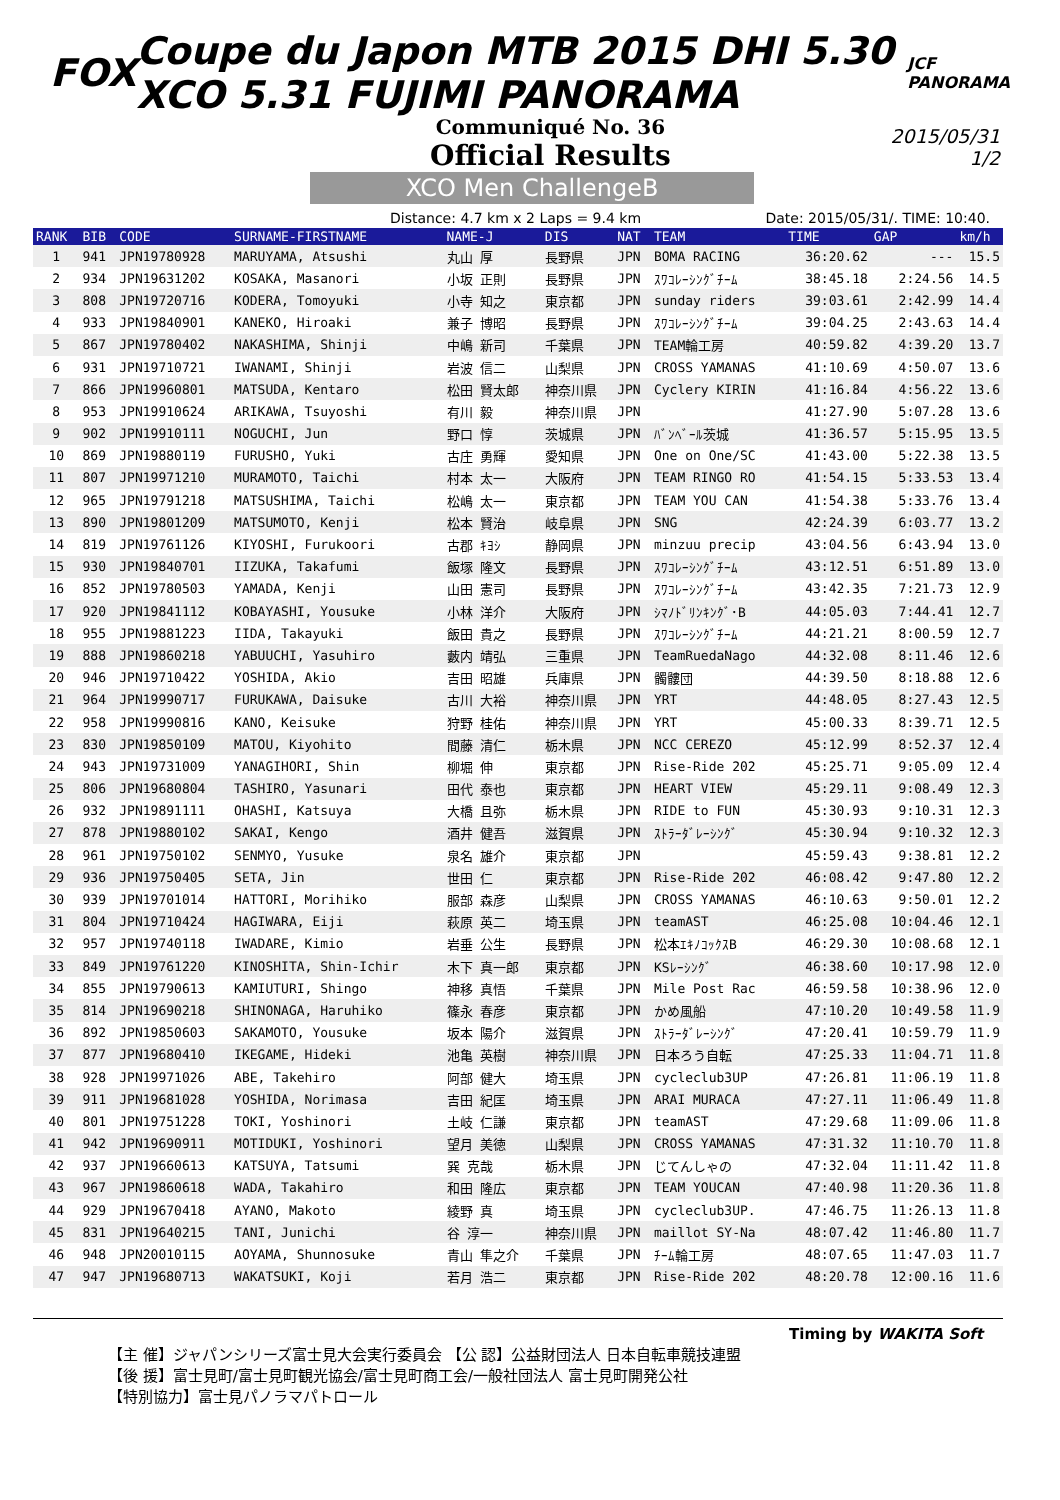FOX Coupe du Japon MTB 2015 DHI 5.30 XCO 5.31 FUJIMI PANORAMA JCF PANORAMA
Communiqué No. 36
Official Results
2015/05/31
1/2
XCO Men ChallengeB
Distance: 4.7 km x 2 Laps = 9.4 km Date: 2015/05/31/. TIME: 10:40.
| RANK | BIB | CODE | SURNAME-FIRSTNAME | NAME-J | DIS | NAT | TEAM | TIME | GAP | km/h |
| --- | --- | --- | --- | --- | --- | --- | --- | --- | --- | --- |
| 1 | 941 | JPN19780928 | MARUYAMA, Atsushi | 丸山 厚 | 長野県 | JPN | BOMA RACING | 36:20.62 | --- | 15.5 |
| 2 | 934 | JPN19631202 | KOSAKA, Masanori | 小坂 正則 | 長野県 | JPN | ｽﾜｺﾚｰｼﾝｸﾞﾁｰﾑ | 38:45.18 | 2:24.56 | 14.5 |
| 3 | 808 | JPN19720716 | KODERA, Tomoyuki | 小寺 知之 | 東京都 | JPN | sunday riders | 39:03.61 | 2:42.99 | 14.4 |
| 4 | 933 | JPN19840901 | KANEKO, Hiroaki | 兼子 博昭 | 長野県 | JPN | ｽﾜｺﾚｰｼﾝｸﾞﾁｰﾑ | 39:04.25 | 2:43.63 | 14.4 |
| 5 | 867 | JPN19780402 | NAKASHIMA, Shinji | 中嶋 新司 | 千葉県 | JPN | TEAM輪工房 | 40:59.82 | 4:39.20 | 13.7 |
| 6 | 931 | JPN19710721 | IWANAMI, Shinji | 岩波 信二 | 山梨県 | JPN | CROSS YAMANAS | 41:10.69 | 4:50.07 | 13.6 |
| 7 | 866 | JPN19960801 | MATSUDA, Kentaro | 松田 賢太郎 | 神奈川県 | JPN | Cyclery KIRIN | 41:16.84 | 4:56.22 | 13.6 |
| 8 | 953 | JPN19910624 | ARIKAWA, Tsuyoshi | 有川 毅 | 神奈川県 | JPN | | 41:27.90 | 5:07.28 | 13.6 |
| 9 | 902 | JPN19910111 | NOGUCHI, Jun | 野口 惇 | 茨城県 | JPN | ﾊﾞﾝﾍﾞｰﾙ茨城 | 41:36.57 | 5:15.95 | 13.5 |
| 10 | 869 | JPN19880119 | FURUSHO, Yuki | 古庄 勇輝 | 愛知県 | JPN | One on One/SC | 41:43.00 | 5:22.38 | 13.5 |
| 11 | 807 | JPN19971210 | MURAMOTO, Taichi | 村本 太一 | 大阪府 | JPN | TEAM RINGO RO | 41:54.15 | 5:33.53 | 13.4 |
| 12 | 965 | JPN19791218 | MATSUSHIMA, Taichi | 松嶋 太一 | 東京都 | JPN | TEAM YOU CAN | 41:54.38 | 5:33.76 | 13.4 |
| 13 | 890 | JPN19801209 | MATSUMOTO, Kenji | 松本 賢治 | 岐阜県 | JPN | SNG | 42:24.39 | 6:03.77 | 13.2 |
| 14 | 819 | JPN19761126 | KIYOSHI, Furukoori | 古郡 ｷﾖｼ | 静岡県 | JPN | minzuu precip | 43:04.56 | 6:43.94 | 13.0 |
| 15 | 930 | JPN19840701 | IIZUKA, Takafumi | 飯塚 隆文 | 長野県 | JPN | ｽﾜｺﾚｰｼﾝｸﾞﾁｰﾑ | 43:12.51 | 6:51.89 | 13.0 |
| 16 | 852 | JPN19780503 | YAMADA, Kenji | 山田 憲司 | 長野県 | JPN | ｽﾜｺﾚｰｼﾝｸﾞﾁｰﾑ | 43:42.35 | 7:21.73 | 12.9 |
| 17 | 920 | JPN19841112 | KOBAYASHI, Yousuke | 小林 洋介 | 大阪府 | JPN | ｼﾏﾉﾄﾞﾘﾝｷﾝｸﾞ･B | 44:05.03 | 7:44.41 | 12.7 |
| 18 | 955 | JPN19881223 | IIDA, Takayuki | 飯田 貴之 | 長野県 | JPN | ｽﾜｺﾚｰｼﾝｸﾞﾁｰﾑ | 44:21.21 | 8:00.59 | 12.7 |
| 19 | 888 | JPN19860218 | YABUUCHI, Yasuhiro | 藪内 靖弘 | 三重県 | JPN | TeamRuedaNago | 44:32.08 | 8:11.46 | 12.6 |
| 20 | 946 | JPN19710422 | YOSHIDA, Akio | 吉田 昭雄 | 兵庫県 | JPN | 髑髏団 | 44:39.50 | 8:18.88 | 12.6 |
| 21 | 964 | JPN19990717 | FURUKAWA, Daisuke | 古川 大裕 | 神奈川県 | JPN | YRT | 44:48.05 | 8:27.43 | 12.5 |
| 22 | 958 | JPN19990816 | KANO, Keisuke | 狩野 桂佑 | 神奈川県 | JPN | YRT | 45:00.33 | 8:39.71 | 12.5 |
| 23 | 830 | JPN19850109 | MATOU, Kiyohito | 間藤 清仁 | 栃木県 | JPN | NCC CEREZO | 45:12.99 | 8:52.37 | 12.4 |
| 24 | 943 | JPN19731009 | YANAGIHORI, Shin | 柳堀 伸 | 東京都 | JPN | Rise-Ride 202 | 45:25.71 | 9:05.09 | 12.4 |
| 25 | 806 | JPN19680804 | TASHIRO, Yasunari | 田代 泰也 | 東京都 | JPN | HEART VIEW | 45:29.11 | 9:08.49 | 12.3 |
| 26 | 932 | JPN19891111 | OHASHI, Katsuya | 大橋 且弥 | 栃木県 | JPN | RIDE to FUN | 45:30.93 | 9:10.31 | 12.3 |
| 27 | 878 | JPN19880102 | SAKAI, Kengo | 酒井 健吾 | 滋賀県 | JPN | ｽﾄﾗｰﾀﾞﾚｰｼﾝｸﾞ | 45:30.94 | 9:10.32 | 12.3 |
| 28 | 961 | JPN19750102 | SENMYO, Yusuke | 泉名 雄介 | 東京都 | JPN | | 45:59.43 | 9:38.81 | 12.2 |
| 29 | 936 | JPN19750405 | SETA, Jin | 世田 仁 | 東京都 | JPN | Rise-Ride 202 | 46:08.42 | 9:47.80 | 12.2 |
| 30 | 939 | JPN19701014 | HATTORI, Morihiko | 服部 森彦 | 山梨県 | JPN | CROSS YAMANAS | 46:10.63 | 9:50.01 | 12.2 |
| 31 | 804 | JPN19710424 | HAGIWARA, Eiji | 萩原 英二 | 埼玉県 | JPN | teamAST | 46:25.08 | 10:04.46 | 12.1 |
| 32 | 957 | JPN19740118 | IWADARE, Kimio | 岩垂 公生 | 長野県 | JPN | 松本ｴｷﾉｺｯｸｽB | 46:29.30 | 10:08.68 | 12.1 |
| 33 | 849 | JPN19761220 | KINOSHITA, Shin-Ichir | 木下 真一郎 | 東京都 | JPN | KSﾚｰｼﾝｸﾞ | 46:38.60 | 10:17.98 | 12.0 |
| 34 | 855 | JPN19790613 | KAMIUTURI, Shingo | 神移 真悟 | 千葉県 | JPN | Mile Post Rac | 46:59.58 | 10:38.96 | 12.0 |
| 35 | 814 | JPN19690218 | SHINONAGA, Haruhiko | 篠永 春彦 | 東京都 | JPN | かめ風船 | 47:10.20 | 10:49.58 | 11.9 |
| 36 | 892 | JPN19850603 | SAKAMOTO, Yousuke | 坂本 陽介 | 滋賀県 | JPN | ｽﾄﾗｰﾀﾞﾚｰｼﾝｸﾞ | 47:20.41 | 10:59.79 | 11.9 |
| 37 | 877 | JPN19680410 | IKEGAME, Hideki | 池亀 英樹 | 神奈川県 | JPN | 日本ろう自転 | 47:25.33 | 11:04.71 | 11.8 |
| 38 | 928 | JPN19971026 | ABE, Takehiro | 阿部 健大 | 埼玉県 | JPN | cycleclub3UP | 47:26.81 | 11:06.19 | 11.8 |
| 39 | 911 | JPN19681028 | YOSHIDA, Norimasa | 吉田 紀匡 | 埼玉県 | JPN | ARAI MURACA | 47:27.11 | 11:06.49 | 11.8 |
| 40 | 801 | JPN19751228 | TOKI, Yoshinori | 土岐 仁謙 | 東京都 | JPN | teamAST | 47:29.68 | 11:09.06 | 11.8 |
| 41 | 942 | JPN19690911 | MOTIDUKI, Yoshinori | 望月 美徳 | 山梨県 | JPN | CROSS YAMANAS | 47:31.32 | 11:10.70 | 11.8 |
| 42 | 937 | JPN19660613 | KATSUYA, Tatsumi | 巽 克哉 | 栃木県 | JPN | じてんしゃの | 47:32.04 | 11:11.42 | 11.8 |
| 43 | 967 | JPN19860618 | WADA, Takahiro | 和田 隆広 | 東京都 | JPN | TEAM YOUCAN | 47:40.98 | 11:20.36 | 11.8 |
| 44 | 929 | JPN19670418 | AYANO, Makoto | 綾野 真 | 埼玉県 | JPN | cycleclub3UP. | 47:46.75 | 11:26.13 | 11.8 |
| 45 | 831 | JPN19640215 | TANI, Junichi | 谷 淳一 | 神奈川県 | JPN | maillot SY-Na | 48:07.42 | 11:46.80 | 11.7 |
| 46 | 948 | JPN20010115 | AOYAMA, Shunnosuke | 青山 隼之介 | 千葉県 | JPN | ﾁｰﾑ輪工房 | 48:07.65 | 11:47.03 | 11.7 |
| 47 | 947 | JPN19680713 | WAKATSUKI, Koji | 若月 浩二 | 東京都 | JPN | Rise-Ride 202 | 48:20.78 | 12:00.16 | 11.6 |
Timing by WAKITA Soft
【主 催】ジャパンシリーズ富士見大会実行委員会 【公 認】公益財団法人 日本自転車競技連盟
【後 援】富士見町/富士見町観光協会/富士見町商工会/一般社団法人 富士見町開発公社
【特別協力】富士見パノラマパトロール